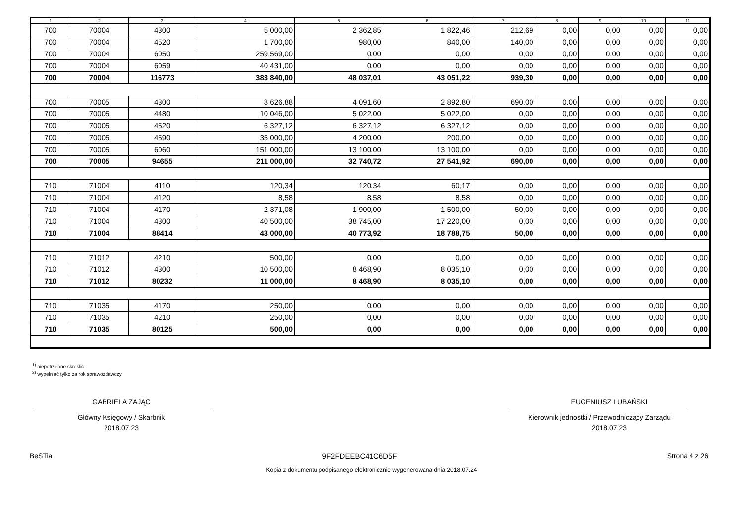| 1 | 2 | 3 | 4 | 5 | 6 | 7 | 8 | 9 | 10 | 11 |
| --- | --- | --- | --- | --- | --- | --- | --- | --- | --- | --- |
| 700 | 70004 | 4300 | 5 000,00 | 2 362,85 | 1 822,46 | 212,69 | 0,00 | 0,00 | 0,00 | 0,00 |
| 700 | 70004 | 4520 | 1 700,00 | 980,00 | 840,00 | 140,00 | 0,00 | 0,00 | 0,00 | 0,00 |
| 700 | 70004 | 6050 | 259 569,00 | 0,00 | 0,00 | 0,00 | 0,00 | 0,00 | 0,00 | 0,00 |
| 700 | 70004 | 6059 | 40 431,00 | 0,00 | 0,00 | 0,00 | 0,00 | 0,00 | 0,00 | 0,00 |
| 700 | 70004 | 116773 | 383 840,00 | 48 037,01 | 43 051,22 | 939,30 | 0,00 | 0,00 | 0,00 | 0,00 |
| 700 | 70005 | 4300 | 8 626,88 | 4 091,60 | 2 892,80 | 690,00 | 0,00 | 0,00 | 0,00 | 0,00 |
| 700 | 70005 | 4480 | 10 046,00 | 5 022,00 | 5 022,00 | 0,00 | 0,00 | 0,00 | 0,00 | 0,00 |
| 700 | 70005 | 4520 | 6 327,12 | 6 327,12 | 6 327,12 | 0,00 | 0,00 | 0,00 | 0,00 | 0,00 |
| 700 | 70005 | 4590 | 35 000,00 | 4 200,00 | 200,00 | 0,00 | 0,00 | 0,00 | 0,00 | 0,00 |
| 700 | 70005 | 6060 | 151 000,00 | 13 100,00 | 13 100,00 | 0,00 | 0,00 | 0,00 | 0,00 | 0,00 |
| 700 | 70005 | 94655 | 211 000,00 | 32 740,72 | 27 541,92 | 690,00 | 0,00 | 0,00 | 0,00 | 0,00 |
| 710 | 71004 | 4110 | 120,34 | 120,34 | 60,17 | 0,00 | 0,00 | 0,00 | 0,00 | 0,00 |
| 710 | 71004 | 4120 | 8,58 | 8,58 | 8,58 | 0,00 | 0,00 | 0,00 | 0,00 | 0,00 |
| 710 | 71004 | 4170 | 2 371,08 | 1 900,00 | 1 500,00 | 50,00 | 0,00 | 0,00 | 0,00 | 0,00 |
| 710 | 71004 | 4300 | 40 500,00 | 38 745,00 | 17 220,00 | 0,00 | 0,00 | 0,00 | 0,00 | 0,00 |
| 710 | 71004 | 88414 | 43 000,00 | 40 773,92 | 18 788,75 | 50,00 | 0,00 | 0,00 | 0,00 | 0,00 |
| 710 | 71012 | 4210 | 500,00 | 0,00 | 0,00 | 0,00 | 0,00 | 0,00 | 0,00 | 0,00 |
| 710 | 71012 | 4300 | 10 500,00 | 8 468,90 | 8 035,10 | 0,00 | 0,00 | 0,00 | 0,00 | 0,00 |
| 710 | 71012 | 80232 | 11 000,00 | 8 468,90 | 8 035,10 | 0,00 | 0,00 | 0,00 | 0,00 | 0,00 |
| 710 | 71035 | 4170 | 250,00 | 0,00 | 0,00 | 0,00 | 0,00 | 0,00 | 0,00 | 0,00 |
| 710 | 71035 | 4210 | 250,00 | 0,00 | 0,00 | 0,00 | 0,00 | 0,00 | 0,00 | 0,00 |
| 710 | 71035 | 80125 | 500,00 | 0,00 | 0,00 | 0,00 | 0,00 | 0,00 | 0,00 | 0,00 |
<sup>1)</sup> niepotrzebne skreślić
<sup>2)</sup> wypełniać tylko za rok sprawozdawczy
GABRIELA ZAJĄC
Główny Księgowy / Skarbnik
2018.07.23
EUGENIUSZ LUBAŃSKI
Kierownik jednostki / Przewodniczący Zarządu
2018.07.23
BeSTia 9F2FDEEBC41C6D5F Strona 4 z 26
Kopia z dokumentu podpisanego elektronicznie wygenerowana dnia 2018.07.24